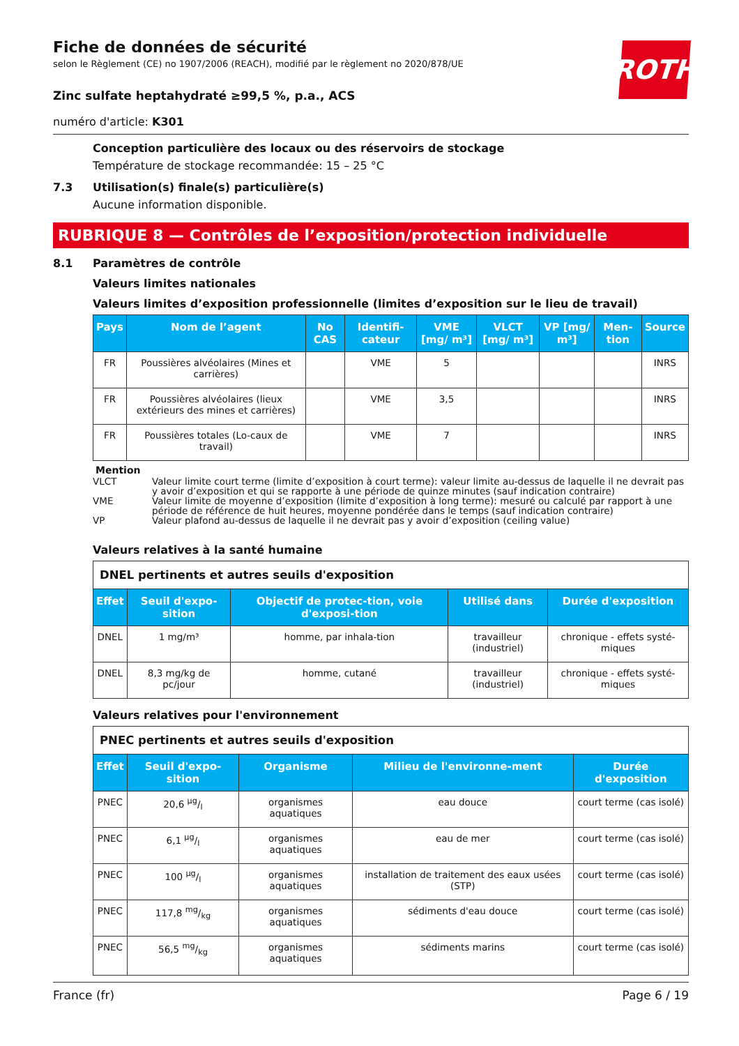Fiche de données de sécurité
selon le Règlement (CE) no 1907/2006 (REACH), modifié par le règlement no 2020/878/UE
ROTH
Zinc sulfate heptahydraté ≥99,5 %, p.a., ACS
numéro d'article: K301
Conception particulière des locaux ou des réservoirs de stockage
Température de stockage recommandée: 15 – 25 °C
7.3 Utilisation(s) finale(s) particulière(s)
Aucune information disponible.
RUBRIQUE 8 — Contrôles de l’exposition/protection individuelle
8.1 Paramètres de contrôle
Valeurs limites nationales
Valeurs limites d’exposition professionnelle (limites d’exposition sur le lieu de travail)
| Pays | Nom de l’agent | No CAS | Identifi-cateur | VME [mg/ m³] | VLCT [mg/ m³] | VP [mg/ m³] | Men-tion | Source |
| --- | --- | --- | --- | --- | --- | --- | --- | --- |
| FR | Poussières alvéolaires (Mines et carrières) | | VME | 5 | | | | INRS |
| FR | Poussières alvéolaires (lieux extérieurs des mines et carrières) | | VME | 3,5 | | | | INRS |
| FR | Poussières totales (Lo-caux de travail) | | VME | 7 | | | | INRS |
Mention
VLCT Valeur limite court terme (limite d’exposition à court terme): valeur limite au-dessus de laquelle il ne devrait pas y avoir d’exposition et qui se rapporte à une période de quinze minutes (sauf indication contraire)
VME Valeur limite de moyenne d’exposition (limite d’exposition à long terme): mesuré ou calculé par rapport à une période de référence de huit heures, moyenne pondérée dans le temps (sauf indication contraire)
VP Valeur plafond au-dessus de laquelle il ne devrait pas y avoir d’exposition (ceiling value)
Valeurs relatives à la santé humaine
| DNEL pertinents et autres seuils d'exposition | | | | |
| Effet | Seuil d'expo-sition | Objectif de protec-tion, voie d'exposi-tion | Utilisé dans | Durée d'exposition |
| DNEL | 1 mg/m³ | homme, par inhala-tion | travailleur (industriel) | chronique - effets systé-miques |
| DNEL | 8,3 mg/kg de pc/jour | homme, cutané | travailleur (industriel) | chronique - effets systé-miques |
Valeurs relatives pour l'environnement
| PNEC pertinents et autres seuils d'exposition | | | | |
| Effet | Seuil d'expo-sition | Organisme | Milieu de l'environne-ment | Durée d'exposition |
| PNEC | 20,6 µg/l | organismes aquatiques | eau douce | court terme (cas isolé) |
| PNEC | 6,1 µg/l | organismes aquatiques | eau de mer | court terme (cas isolé) |
| PNEC | 100 µg/l | organismes aquatiques | installation de traitement des eaux usées (STP) | court terme (cas isolé) |
| PNEC | 117,8 mg/kg | organismes aquatiques | sédiments d'eau douce | court terme (cas isolé) |
| PNEC | 56,5 mg/kg | organismes aquatiques | sédiments marins | court terme (cas isolé) |
France (fr) Page 6 / 19